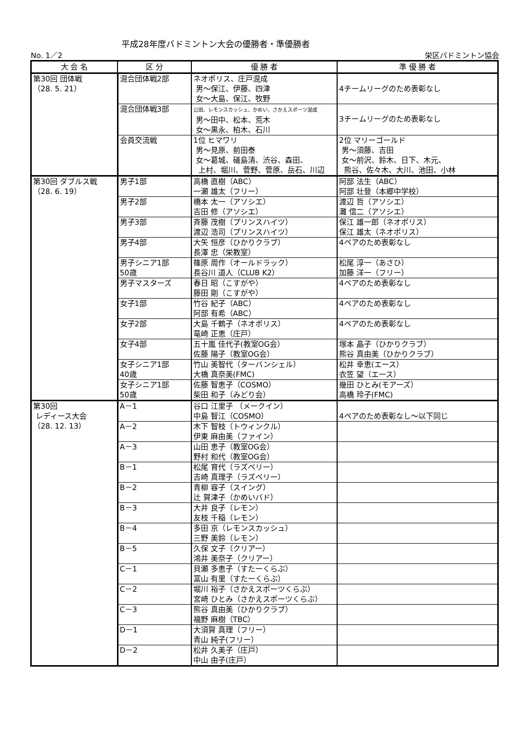平成28年度バドミントン大会の優勝者・準優勝者
No. 1／2 栄区バドミントン協会
| 大 会 名 | 区 分 | 優 勝 者 | 準 優 勝 者 |
| --- | --- | --- | --- |
| 第30回 団体戦 （28. 5. 21） | 混合団体戦2部 | ネオポリス、庄戸混成 男～保江、伊藤、四津 女～大島、保江、牧野 | 4チームリーグのため表彰なし |
| | 混合団体戦3部 | 公田、レモンスカッシュ、かめい、さかえスポーツ混成 男～田中、松本、荒木 女～黒永、柏木、石川 | 3チームリーグのため表彰なし |
| | 会員交流戦 | 1位 ヒマワリ 男～見原、前田泰 女～葛城、礒島清、渋谷、森田、 上村、堀川、菅野、菅原、岳石、川辺 | 2位 マリーゴールド 男～須藤、吉田 女～前沢、鈴木、日下、木元、 熊谷、佐々木、大川、池田、小林 |
| 第30回 ダブルス戦 （28. 6. 19） | 男子1部 | 高橋 直樹（ABC） 一瀬 雄太（フリー） | 阿部 法生（ABC） 阿部 壮登（本郷中学校） |
| | 男子2部 | 橋本 太一（アソシエ） 吉田 修（アソシエ） | 渡辺 哲（アソシエ） 灘 信二（アソシエ） |
| | 男子3部 | 斉藤 茂樹（プリンスハイツ） 渡辺 浩司（プリンスハイツ） | 保江 雄一郎（ネオポリス） 保江 雄太（ネオポリス） |
| | 男子4部 | 大矢 恒彦（ひかりクラブ） 長澤 忠（栄教室） | 4ペアのため表彰なし |
| | 男子シニア1部 50歳 | 篠原 周作（オールドラック） 長谷川 道人（CLUB K2） | 松尾 淳一（あさひ） 加藤 洋一（フリー） |
| | 男子マスターズ | 春日 昭（こすがや） 藤田 剛（こすがや） | 4ペアのため表彰なし |
| | 女子1部 | 竹谷 紀子（ABC） 阿部 有希（ABC） | 4ペアのため表彰なし |
| | 女子2部 | 大島 千鶴子（ネオポリス） 竜崎 正恵（庄戸） | 4ペアのため表彰なし |
| | 女子4部 | 五十嵐 佳代子(教室OG会） 佐藤 陽子（教室OG会） | 塚本 晶子（ひかりクラブ） 熊谷 真由美（ひかりクラブ） |
| | 女子シニア1部 40歳 | 竹山 美智代（ターバンシェル） 大橋 真奈美(FMC) | 松井 幸恵(エース） 衣笠 望（エース） |
| | 女子シニア1部 50歳 | 佐藤 智恵子（COSMO） 柴田 和子（みどり会） | 幾田 ひとみ(モアーズ） 高橋 玲子(FMC) |
| 第30回 レディース大会 （28. 12. 13） | A－1 | 谷口 江里子 （メークイン） 中島 智江（COSMO） | 4ペアのため表彰なし～以下同じ |
| | A－2 | 木下 智枝（トウィンクル） 伊東 麻由美（ファイン） | |
| | A－3 | 山田 恵子（教室OG会） 野村 和代（教室OG会） | |
| | B－1 | 松尾 育代（ラズベリー） 吉崎 真理子（ラズベリー） | |
| | B－2 | 青柳 容子（スイング） 辻 賀津子（かめいバド） | |
| | B－3 | 大井 良子（レモン） 友枝 千稲（レモン） | |
| | B－4 | 多田 京（レモンスカッシュ） 三野 美鈴（レモン） | |
| | B－5 | 久保 文子（クリアー） 鴻井 美奈子（クリアー） | |
| | C－1 | 貝瀬 多恵子（すたーくらぶ） 富山 有里（すたーくらぶ） | |
| | C－2 | 堀川 裕子（さかえスポーツくらぶ） 宮崎 ひとみ（さかえスポーツくらぶ） | |
| | C－3 | 熊谷 真由美（ひかりクラブ） 福野 麻樹（TBC） | |
| | D－1 | 大須賀 真理（フリー） 青山 純子(フリー） | |
| | D－2 | 松井 久美子（庄戸） 中山 由子(庄戸） | |